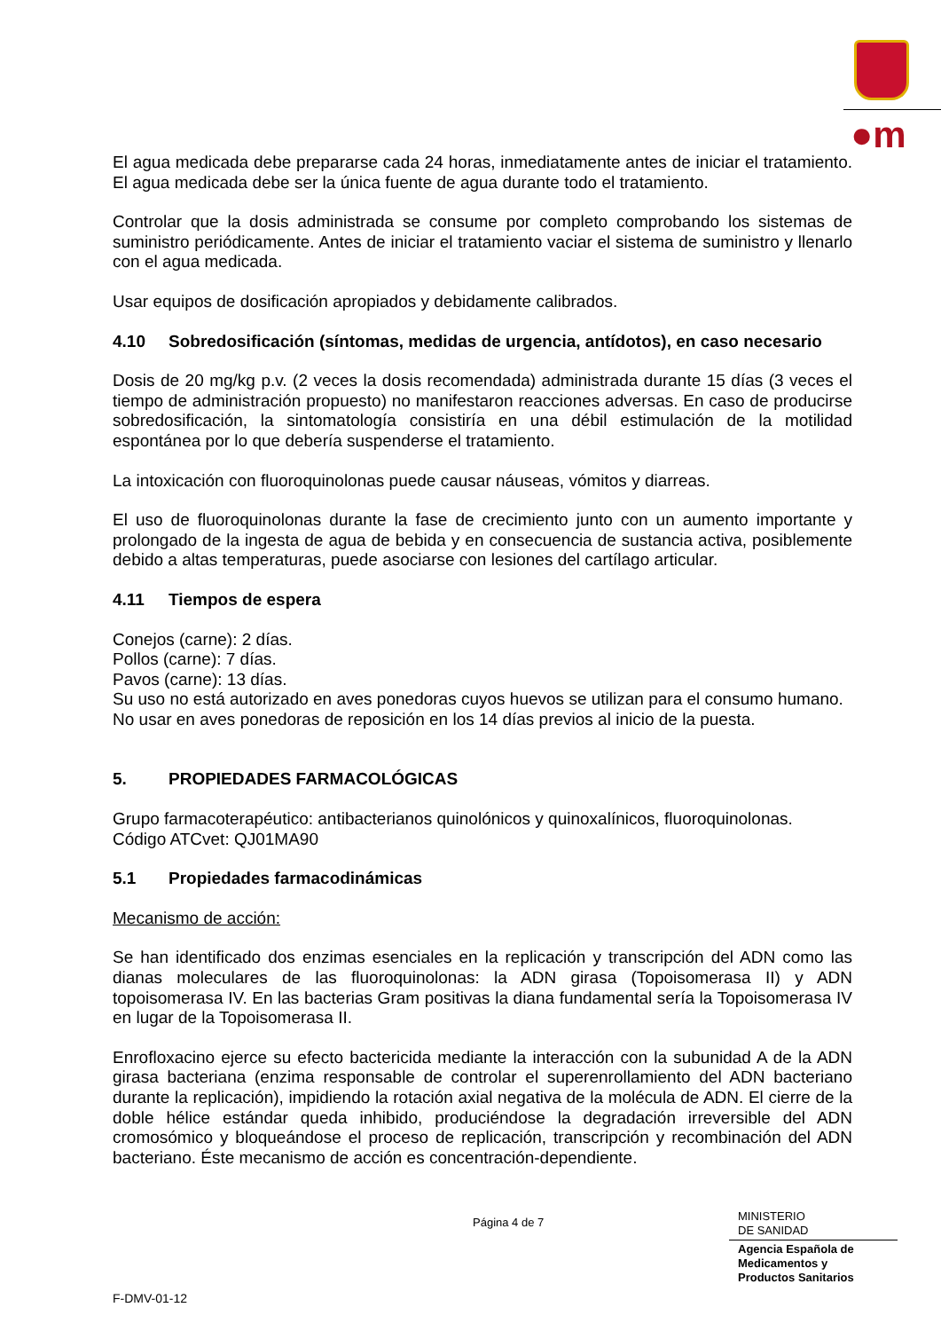●m
El agua medicada debe prepararse cada 24 horas, inmediatamente antes de iniciar el tratamiento. El agua medicada debe ser la única fuente de agua durante todo el tratamiento.
Controlar que la dosis administrada se consume por completo comprobando los sistemas de suministro periódicamente. Antes de iniciar el tratamiento vaciar el sistema de suministro y llenarlo con el agua medicada.
Usar equipos de dosificación apropiados y debidamente calibrados.
4.10 Sobredosificación (síntomas, medidas de urgencia, antídotos), en caso necesario
Dosis de 20 mg/kg p.v. (2 veces la dosis recomendada) administrada durante 15 días (3 veces el tiempo de administración propuesto) no manifestaron reacciones adversas. En caso de producirse sobredosificación, la sintomatología consistiría en una débil estimulación de la motilidad espontánea por lo que debería suspenderse el tratamiento.
La intoxicación con fluoroquinolonas puede causar náuseas, vómitos y diarreas.
El uso de fluoroquinolonas durante la fase de crecimiento junto con un aumento importante y prolongado de la ingesta de agua de bebida y en consecuencia de sustancia activa, posiblemente debido a altas temperaturas, puede asociarse con lesiones del cartílago articular.
4.11 Tiempos de espera
Conejos (carne): 2 días.
Pollos (carne): 7 días.
Pavos (carne): 13 días.
Su uso no está autorizado en aves ponedoras cuyos huevos se utilizan para el consumo humano.
No usar en aves ponedoras de reposición en los 14 días previos al inicio de la puesta.
5. PROPIEDADES FARMACOLÓGICAS
Grupo farmacoterapéutico: antibacterianos quinolónicos y quinoxalínicos, fluoroquinolonas.
Código ATCvet: QJ01MA90
5.1 Propiedades farmacodinámicas
Mecanismo de acción:
Se han identificado dos enzimas esenciales en la replicación y transcripción del ADN como las dianas moleculares de las fluoroquinolonas: la ADN girasa (Topoisomerasa II) y ADN topoisomerasa IV. En las bacterias Gram positivas la diana fundamental sería la Topoisomerasa IV en lugar de la Topoisomerasa II.
Enrofloxacino ejerce su efecto bactericida mediante la interacción con la subunidad A de la ADN girasa bacteriana (enzima responsable de controlar el superenrollamiento del ADN bacteriano durante la replicación), impidiendo la rotación axial negativa de la molécula de ADN. El cierre de la doble hélice estándar queda inhibido, produciéndose la degradación irreversible del ADN cromosómico y bloqueándose el proceso de replicación, transcripción y recombinación del ADN bacteriano. Éste mecanismo de acción es concentración-dependiente.
Página 4 de 7
MINISTERIO
DE SANIDAD
Agencia Española de
Medicamentos y
Productos Sanitarios
F-DMV-01-12